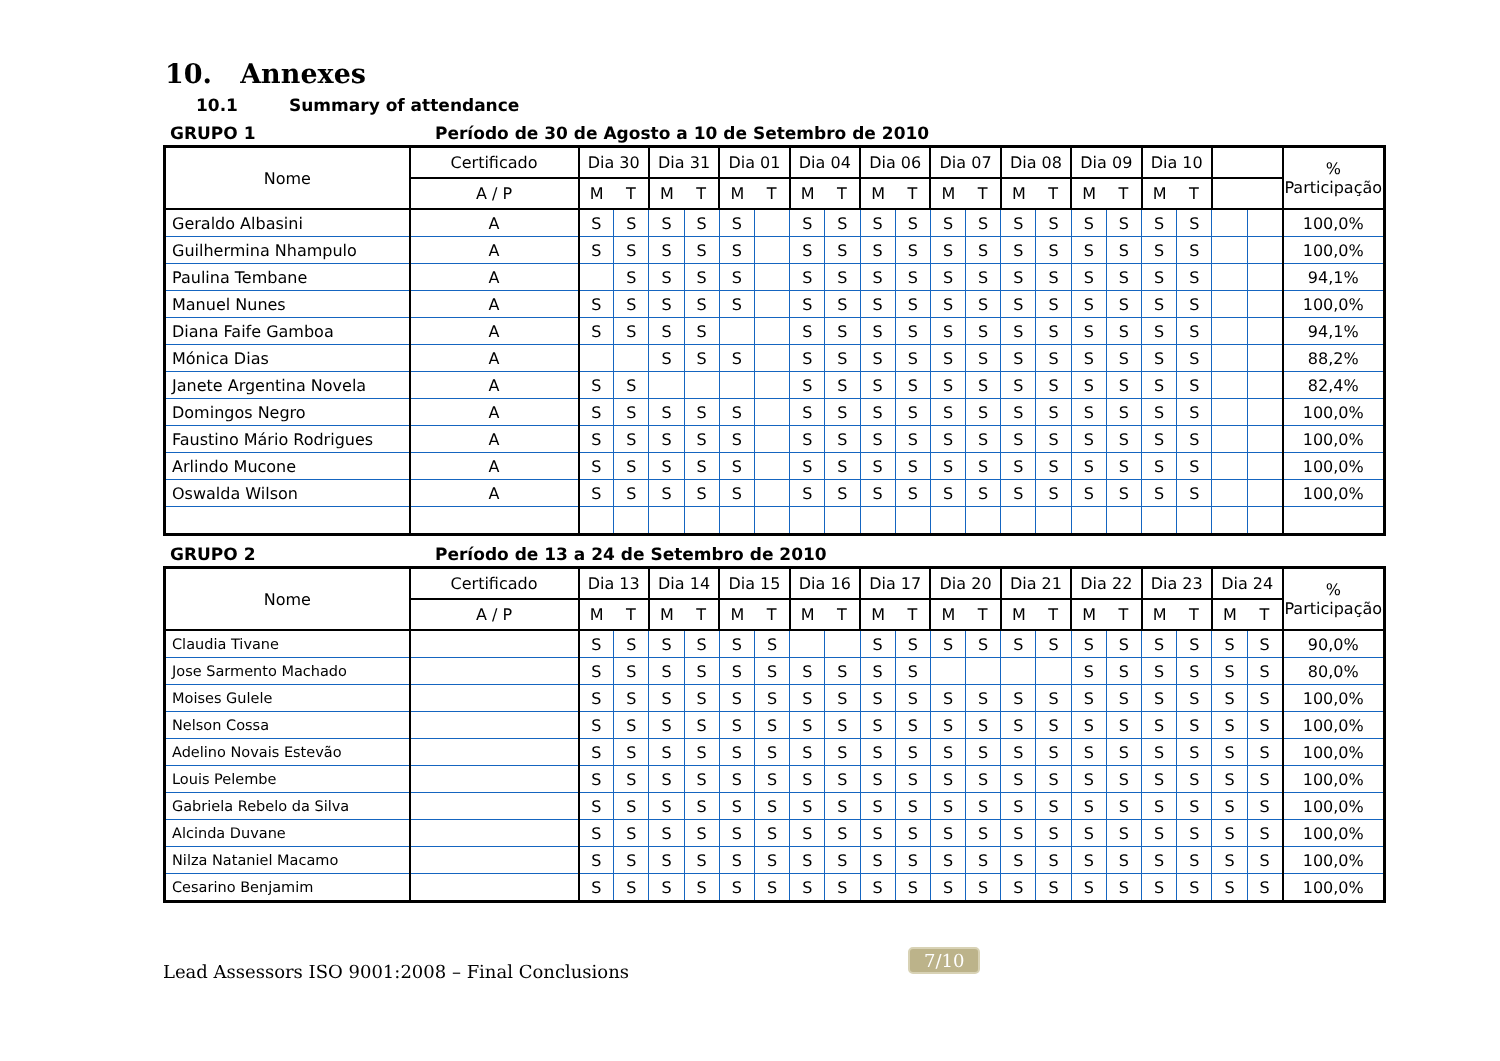10. Annexes
10.1 Summary of attendance
GRUPO 1 Período de 30 de Agosto a 10 de Setembro de 2010
| Nome | Certificado | Dia 30 | | Dia 31 | | Dia 01 | | Dia 04 | | Dia 06 | | Dia 07 | | Dia 08 | | Dia 09 | | Dia 10 | | | | % Participação |
| --- | --- | --- | --- | --- | --- | --- | --- | --- | --- | --- | --- | --- | --- | --- | --- | --- | --- | --- | --- | --- | --- | --- |
| | A / P | M | T | M | T | M | T | M | T | M | T | M | T | M | T | M | T | M | T | | | |
| Geraldo Albasini | A | S | S | S | S | S | | S | S | S | S | S | S | S | S | S | S | S | S | | | 100,0% |
| Guilhermina Nhampulo | A | S | S | S | S | S | | S | S | S | S | S | S | S | S | S | S | S | S | | | 100,0% |
| Paulina Tembane | A | | S | S | S | S | | S | S | S | S | S | S | S | S | S | S | S | S | | | 94,1% |
| Manuel Nunes | A | S | S | S | S | S | | S | S | S | S | S | S | S | S | S | S | S | S | | | 100,0% |
| Diana Faife Gamboa | A | S | S | S | S | | | S | S | S | S | S | S | S | S | S | S | S | S | | | 94,1% |
| Mónica Dias | A | | | S | S | S | | S | S | S | S | S | S | S | S | S | S | S | S | | | 88,2% |
| Janete Argentina Novela | A | S | S | | | | | S | S | S | S | S | S | S | S | S | S | S | S | | | 82,4% |
| Domingos Negro | A | S | S | S | S | S | | S | S | S | S | S | S | S | S | S | S | S | S | | | 100,0% |
| Faustino Mário Rodrigues | A | S | S | S | S | S | | S | S | S | S | S | S | S | S | S | S | S | S | | | 100,0% |
| Arlindo Mucone | A | S | S | S | S | S | | S | S | S | S | S | S | S | S | S | S | S | S | | | 100,0% |
| Oswalda Wilson | A | S | S | S | S | S | | S | S | S | S | S | S | S | S | S | S | S | S | | | 100,0% |
GRUPO 2 Período de 13 a 24 de Setembro de 2010
| Nome | Certificado | Dia 13 | | Dia 14 | | Dia 15 | | Dia 16 | | Dia 17 | | Dia 20 | | Dia 21 | | Dia 22 | | Dia 23 | | Dia 24 | | % Participação |
| --- | --- | --- | --- | --- | --- | --- | --- | --- | --- | --- | --- | --- | --- | --- | --- | --- | --- | --- | --- | --- | --- | --- |
| | A / P | M | T | M | T | M | T | M | T | M | T | M | T | M | T | M | T | M | T | M | T | |
| Claudia Tivane | | S | S | S | S | S | S | | | S | S | S | S | S | S | S | S | S | S | S | S | 90,0% |
| Jose Sarmento Machado | | S | S | S | S | S | S | S | S | S | S | | | | | S | S | S | S | S | S | 80,0% |
| Moises Gulele | | S | S | S | S | S | S | S | S | S | S | S | S | S | S | S | S | S | S | S | S | 100,0% |
| Nelson Cossa | | S | S | S | S | S | S | S | S | S | S | S | S | S | S | S | S | S | S | S | S | 100,0% |
| Adelino Novais Estevão | | S | S | S | S | S | S | S | S | S | S | S | S | S | S | S | S | S | S | S | S | 100,0% |
| Louis Pelembe | | S | S | S | S | S | S | S | S | S | S | S | S | S | S | S | S | S | S | S | S | 100,0% |
| Gabriela Rebelo da Silva | | S | S | S | S | S | S | S | S | S | S | S | S | S | S | S | S | S | S | S | S | 100,0% |
| Alcinda Duvane | | S | S | S | S | S | S | S | S | S | S | S | S | S | S | S | S | S | S | S | S | 100,0% |
| Nilza Nataniel Macamo | | S | S | S | S | S | S | S | S | S | S | S | S | S | S | S | S | S | S | S | S | 100,0% |
| Cesarino Benjamim | | S | S | S | S | S | S | S | S | S | S | S | S | S | S | S | S | S | S | S | S | 100,0% |
Lead Assessors ISO 9001:2008 – Final Conclusions
7/10